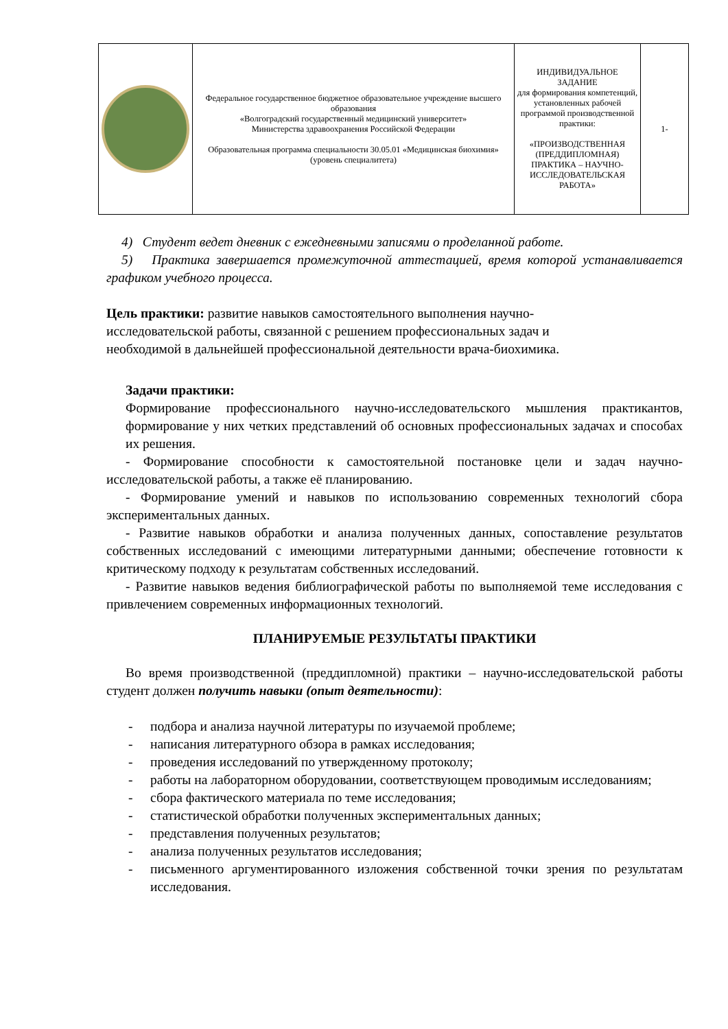| | Федеральное государственное бюджетное образовательное учреждение высшего образования «Волгоградский государственный медицинский университет» Министерства здравоохранения Российской Федерации Образовательная программа специальности 30.05.01 «Медицинская биохимия» (уровень специалитета) | ИНДИВИДУАЛЬНОЕ ЗАДАНИЕ для формирования компетенций, установленных рабочей программой производственной практики: «ПРОИЗВОДСТВЕННАЯ (ПРЕДДИПЛОМНАЯ) ПРАКТИКА – НАУЧНО-ИССЛЕДОВАТЕЛЬСКАЯ РАБОТА» | 1- |
4) Студент ведет дневник с ежедневными записями о проделанной работе.
5) Практика завершается промежуточной аттестацией, время которой устанавливается графиком учебного процесса.
Цель практики: развитие навыков самостоятельного выполнения научно-исследовательской работы, связанной с решением профессиональных задач и необходимой в дальнейшей профессиональной деятельности врача-биохимика.
Задачи практики:
Формирование профессионального научно-исследовательского мышления практикантов, формирование у них четких представлений об основных профессиональных задачах и способах их решения.
- Формирование способности к самостоятельной постановке цели и задач научно-исследовательской работы, а также её планированию.
- Формирование умений и навыков по использованию современных технологий сбора экспериментальных данных.
- Развитие навыков обработки и анализа полученных данных, сопоставление результатов собственных исследований с имеющими литературными данными; обеспечение готовности к критическому подходу к результатам собственных исследований.
- Развитие навыков ведения библиографической работы по выполняемой теме исследования с привлечением современных информационных технологий.
ПЛАНИРУЕМЫЕ РЕЗУЛЬТАТЫ ПРАКТИКИ
Во время производственной (преддипломной) практики – научно-исследовательской работы студент должен получить навыки (опыт деятельности):
- подбора и анализа научной литературы по изучаемой проблеме;
- написания литературного обзора в рамках исследования;
- проведения исследований по утвержденному протоколу;
- работы на лабораторном оборудовании, соответствующем проводимым исследованиям;
- сбора фактического материала по теме исследования;
- статистической обработки полученных экспериментальных данных;
- представления полученных результатов;
- анализа полученных результатов исследования;
- письменного аргументированного изложения собственной точки зрения по результатам исследования.